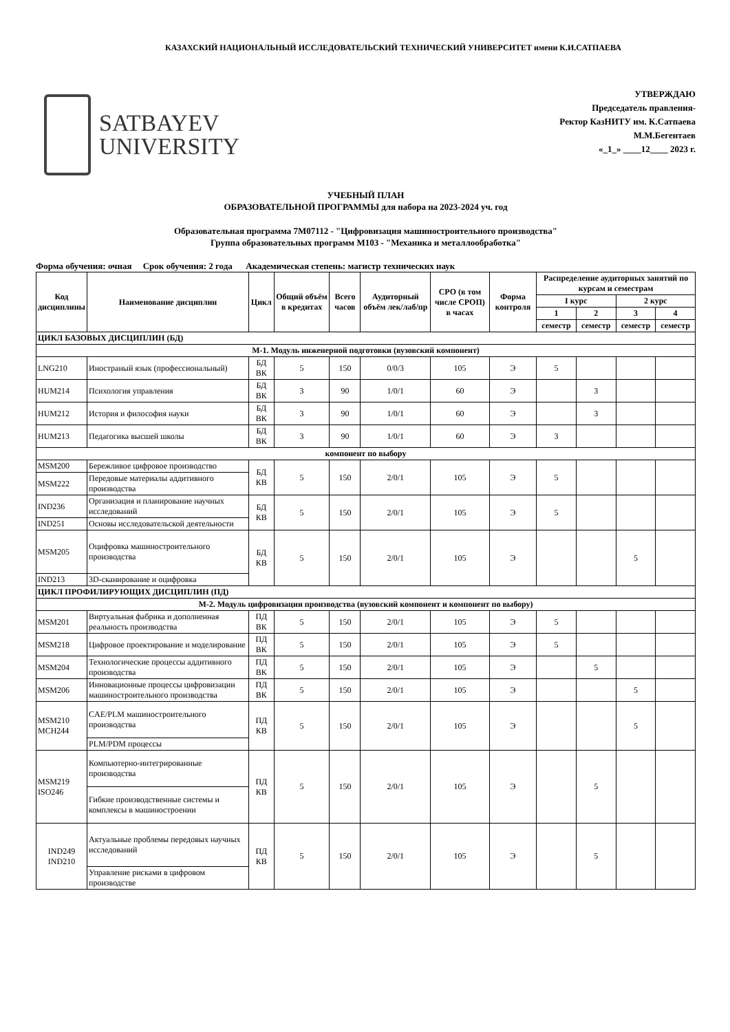КАЗАХСКИЙ НАЦИОНАЛЬНЫЙ ИССЛЕДОВАТЕЛЬСКИЙ ТЕХНИЧЕСКИЙ УНИВЕРСИТЕТ имени К.И.САТПАЕВА
SATBAYEV
UNIVERSITY
УТВЕРЖДАЮ
Председатель правления-
Ректор КазНИТУ им. К.Сатпаева
М.М.Бегентаев
«_1_» ____12____ 2023 г.
УЧЕБНЫЙ ПЛАН
ОБРАЗОВАТЕЛЬНОЙ ПРОГРАММЫ для набора на 2023-2024 уч. год
Образовательная программа 7M07112 - "Цифровизация машиностроительного производства"
Группа образовательных программ M103 - "Механика и металлообработка"
Форма обучения: очная Срок обучения: 2 года Академическая степень: магистр технических наук
| Код дисциплины | Наименование дисциплин | Цикл | Общий объём в кредитах | Всего часов | Аудиторный объём лек/лаб/пр | СРО (в том числе СРОП) в часах | Форма контроля | Распределение аудиторных занятий по курсам и семестрам | | | |
| --- | --- | --- | --- | --- | --- | --- | --- | --- | --- | --- | --- |
| | | | | | | | | I курс | | 2 курс | |
| | | | | | | | | 1 | 2 | 3 | 4 |
| | | | | | | | | семестр | семестр | семестр | семестр |
| ЦИКЛ БАЗОВЫХ ДИСЦИПЛИН (БД) | | | | | | | | | | | |
| М-1. Модуль инженерной подготовки (вузовский компонент) | | | | | | | | | | | |
| LNG210 | Иностраный язык (профессиональный) | БД ВК | 5 | 150 | 0/0/3 | 105 | Э | 5 | | | |
| HUM214 | Психология управления | БД ВК | 3 | 90 | 1/0/1 | 60 | Э | | 3 | | |
| HUM212 | История и философия науки | БД ВК | 3 | 90 | 1/0/1 | 60 | Э | | 3 | | |
| HUM213 | Педагогика высшей школы | БД ВК | 3 | 90 | 1/0/1 | 60 | Э | 3 | | | |
| компонент по выбору | | | | | | | | | | | |
| MSM200 | Бережливое цифровое производство | БД КВ | 5 | 150 | 2/0/1 | 105 | Э | 5 | | | |
| MSM222 | Передовые материалы аддитивного производства | | | | | | | | | | |
| IND236 | Организация и планирование научных исследований | БД КВ | 5 | 150 | 2/0/1 | 105 | Э | 5 | | | |
| IND251 | Основы исследовательской деятельности | | | | | | | | | | |
| MSM205 | Оцифровка машиностроительного производства | БД КВ | 5 | 150 | 2/0/1 | 105 | Э | | | 5 | |
| IND213 | 3D-сканирование и оцифровка | | | | | | | | | | |
| ЦИКЛ ПРОФИЛИРУЮЩИХ ДИСЦИПЛИН (ПД) | | | | | | | | | | | |
| М-2. Модуль цифровизации производства (вузовский компонент и компонент по выбору) | | | | | | | | | | | |
| MSM201 | Виртуальная фабрика и дополненная реальность производства | ПД ВК | 5 | 150 | 2/0/1 | 105 | Э | 5 | | | |
| MSM218 | Цифровое проектирование и моделирование | ПД ВК | 5 | 150 | 2/0/1 | 105 | Э | 5 | | | |
| MSM204 | Технологические процессы аддитивного производства | ПД ВК | 5 | 150 | 2/0/1 | 105 | Э | | 5 | | |
| MSM206 | Инновационные процессы цифровизации машиностроительного производства | ПД ВК | 5 | 150 | 2/0/1 | 105 | Э | | | 5 | |
| MSM210 MCH244 | CAE/PLM машиностроительного производства | ПД КВ | 5 | 150 | 2/0/1 | 105 | Э | | | 5 | |
| | PLM/PDM процессы | | | | | | | | | | |
| MSM219 ISO246 | Компьютерно-интегрированные производства | ПД КВ | 5 | 150 | 2/0/1 | 105 | Э | | 5 | | |
| | Гибкие производственные системы и комплексы в машиностроении | | | | | | | | | | |
| IND249 IND210 | Актуальные проблемы передовых научных исследований | ПД КВ | 5 | 150 | 2/0/1 | 105 | Э | | 5 | | |
| | Управление рисками в цифровом производстве | | | | | | | | | | |